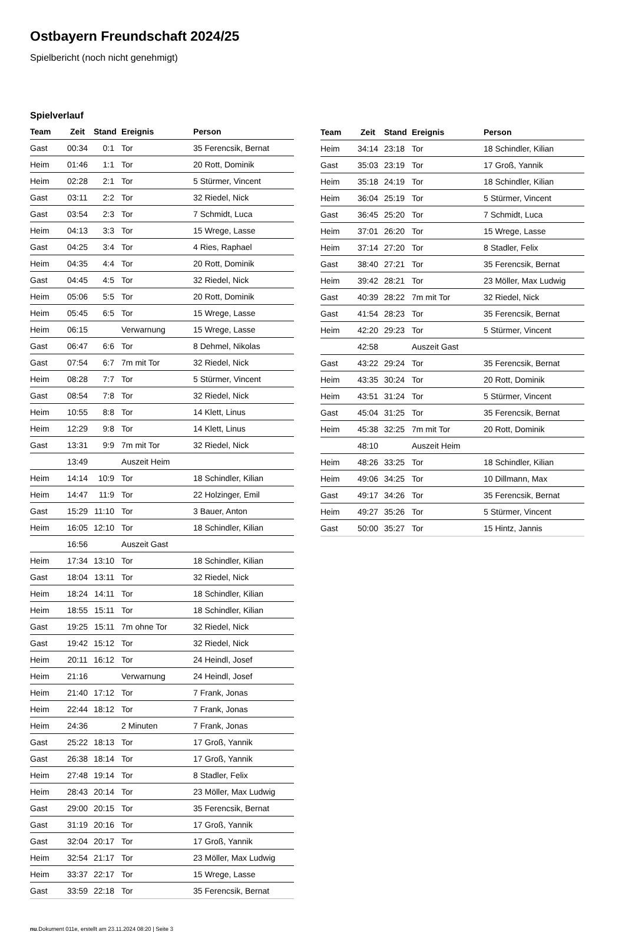Ostbayern Freundschaft 2024/25
Spielbericht (noch nicht genehmigt)
Spielverlauf
| Team | Zeit | Stand | Ereignis | Person |
| --- | --- | --- | --- | --- |
| Gast | 00:34 | 0:1 | Tor | 35 Ferencsik, Bernat |
| Heim | 01:46 | 1:1 | Tor | 20 Rott, Dominik |
| Heim | 02:28 | 2:1 | Tor | 5 Stürmer, Vincent |
| Gast | 03:11 | 2:2 | Tor | 32 Riedel, Nick |
| Gast | 03:54 | 2:3 | Tor | 7 Schmidt, Luca |
| Heim | 04:13 | 3:3 | Tor | 15 Wrege, Lasse |
| Gast | 04:25 | 3:4 | Tor | 4 Ries, Raphael |
| Heim | 04:35 | 4:4 | Tor | 20 Rott, Dominik |
| Gast | 04:45 | 4:5 | Tor | 32 Riedel, Nick |
| Heim | 05:06 | 5:5 | Tor | 20 Rott, Dominik |
| Heim | 05:45 | 6:5 | Tor | 15 Wrege, Lasse |
| Heim | 06:15 | | Verwarnung | 15 Wrege, Lasse |
| Gast | 06:47 | 6:6 | Tor | 8 Dehmel, Nikolas |
| Gast | 07:54 | 6:7 | 7m mit Tor | 32 Riedel, Nick |
| Heim | 08:28 | 7:7 | Tor | 5 Stürmer, Vincent |
| Gast | 08:54 | 7:8 | Tor | 32 Riedel, Nick |
| Heim | 10:55 | 8:8 | Tor | 14 Klett, Linus |
| Heim | 12:29 | 9:8 | Tor | 14 Klett, Linus |
| Gast | 13:31 | 9:9 | 7m mit Tor | 32 Riedel, Nick |
| | 13:49 | | Auszeit Heim | |
| Heim | 14:14 | 10:9 | Tor | 18 Schindler, Kilian |
| Heim | 14:47 | 11:9 | Tor | 22 Holzinger, Emil |
| Gast | 15:29 | 11:10 | Tor | 3 Bauer, Anton |
| Heim | 16:05 | 12:10 | Tor | 18 Schindler, Kilian |
| | 16:56 | | Auszeit Gast | |
| Heim | 17:34 | 13:10 | Tor | 18 Schindler, Kilian |
| Gast | 18:04 | 13:11 | Tor | 32 Riedel, Nick |
| Heim | 18:24 | 14:11 | Tor | 18 Schindler, Kilian |
| Heim | 18:55 | 15:11 | Tor | 18 Schindler, Kilian |
| Gast | 19:25 | 15:11 | 7m ohne Tor | 32 Riedel, Nick |
| Gast | 19:42 | 15:12 | Tor | 32 Riedel, Nick |
| Heim | 20:11 | 16:12 | Tor | 24 Heindl, Josef |
| Heim | 21:16 | | Verwarnung | 24 Heindl, Josef |
| Heim | 21:40 | 17:12 | Tor | 7 Frank, Jonas |
| Heim | 22:44 | 18:12 | Tor | 7 Frank, Jonas |
| Heim | 24:36 | | 2 Minuten | 7 Frank, Jonas |
| Gast | 25:22 | 18:13 | Tor | 17 Groß, Yannik |
| Gast | 26:38 | 18:14 | Tor | 17 Groß, Yannik |
| Heim | 27:48 | 19:14 | Tor | 8 Stadler, Felix |
| Heim | 28:43 | 20:14 | Tor | 23 Möller, Max Ludwig |
| Gast | 29:00 | 20:15 | Tor | 35 Ferencsik, Bernat |
| Gast | 31:19 | 20:16 | Tor | 17 Groß, Yannik |
| Gast | 32:04 | 20:17 | Tor | 17 Groß, Yannik |
| Heim | 32:54 | 21:17 | Tor | 23 Möller, Max Ludwig |
| Heim | 33:37 | 22:17 | Tor | 15 Wrege, Lasse |
| Gast | 33:59 | 22:18 | Tor | 35 Ferencsik, Bernat |
| Team | Zeit | Stand | Ereignis | Person |
| --- | --- | --- | --- | --- |
| Heim | 34:14 | 23:18 | Tor | 18 Schindler, Kilian |
| Gast | 35:03 | 23:19 | Tor | 17 Groß, Yannik |
| Heim | 35:18 | 24:19 | Tor | 18 Schindler, Kilian |
| Heim | 36:04 | 25:19 | Tor | 5 Stürmer, Vincent |
| Gast | 36:45 | 25:20 | Tor | 7 Schmidt, Luca |
| Heim | 37:01 | 26:20 | Tor | 15 Wrege, Lasse |
| Heim | 37:14 | 27:20 | Tor | 8 Stadler, Felix |
| Gast | 38:40 | 27:21 | Tor | 35 Ferencsik, Bernat |
| Heim | 39:42 | 28:21 | Tor | 23 Möller, Max Ludwig |
| Gast | 40:39 | 28:22 | 7m mit Tor | 32 Riedel, Nick |
| Gast | 41:54 | 28:23 | Tor | 35 Ferencsik, Bernat |
| Heim | 42:20 | 29:23 | Tor | 5 Stürmer, Vincent |
| | 42:58 | | Auszeit Gast | |
| Gast | 43:22 | 29:24 | Tor | 35 Ferencsik, Bernat |
| Heim | 43:35 | 30:24 | Tor | 20 Rott, Dominik |
| Heim | 43:51 | 31:24 | Tor | 5 Stürmer, Vincent |
| Gast | 45:04 | 31:25 | Tor | 35 Ferencsik, Bernat |
| Heim | 45:38 | 32:25 | 7m mit Tor | 20 Rott, Dominik |
| | 48:10 | | Auszeit Heim | |
| Heim | 48:26 | 33:25 | Tor | 18 Schindler, Kilian |
| Heim | 49:06 | 34:25 | Tor | 10 Dillmann, Max |
| Gast | 49:17 | 34:26 | Tor | 35 Ferencsik, Bernat |
| Heim | 49:27 | 35:26 | Tor | 5 Stürmer, Vincent |
| Gast | 50:00 | 35:27 | Tor | 15 Hintz, Jannis |
nu.Dokument 011e, erstellt am 23.11.2024 08:20 | Seite 3